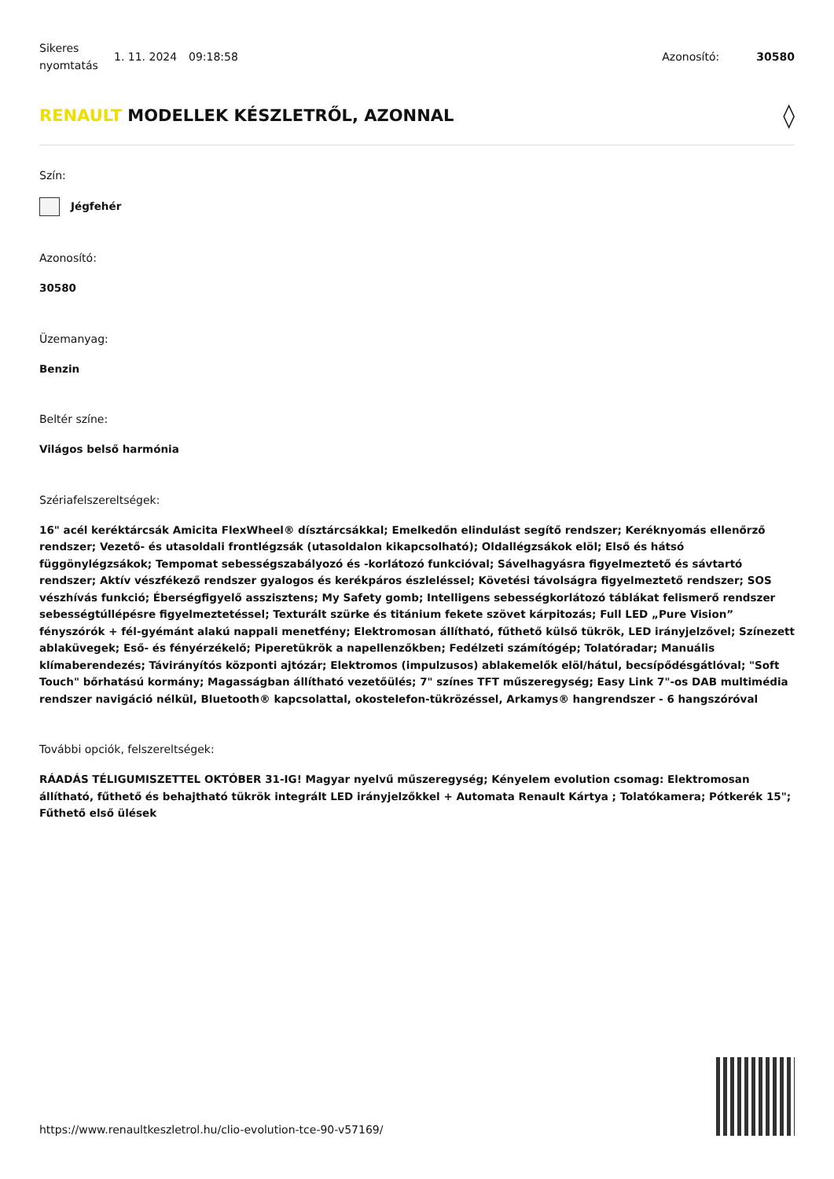Sikeres nyomtatás
1. 11. 2024 09:18:58 Azonosító: 30580
RENAULT MODELLEK KÉSZLETRŐL, AZONNAL ◊
Szín:
Jégfehér
Azonosító:
30580
Üzemanyag:
Benzin
Beltér színe:
Világos belső harmónia
Szériafelszereltségek:
16" acél keréktárcsák Amicita FlexWheel® dísztárcsákkal; Emelkedőn elindulást segítő rendszer; Keréknyomás ellenőrző rendszer; Vezető- és utasoldali frontlégzsák (utasoldalon kikapcsolható); Oldallégzsákok elöl; Első és hátsó függönylégzsákok; Tempomat sebességszabályozó és -korlátozó funkcióval; Sávelhagyásra figyelmeztető és sávtartó rendszer; Aktív vészfékező rendszer gyalogos és kerékpáros észleléssel; Követési távolságra figyelmeztető rendszer; SOS vészhívás funkció; Éberségfigyelő asszisztens; My Safety gomb; Intelligens sebességkorlátozó táblákat felismerő rendszer sebességtúllépésre figyelmeztetéssel; Texturált szürke és titánium fekete szövet kárpitozás; Full LED „Pure Vision” fényszórók + fél-gyémánt alakú nappali menetfény; Elektromosan állítható, fűthető külső tükrök, LED irányjelzővel; Színezett ablaküvegek; Eső- és fényérzékelő; Piperetükrök a napellenzőkben; Fedélzeti számítógép; Tolatóradar; Manuális klímaberendezés; Távirányítós központi ajtózár; Elektromos (impulzusos) ablakemelők elöl/hátul, becsípődésgátlóval; "Soft Touch" bőrhatású kormány; Magasságban állítható vezetőülés; 7" színes TFT műszeregység; Easy Link 7"-os DAB multimédia rendszer navigáció nélkül, Bluetooth® kapcsolattal, okostelefon-tükrözéssel, Arkamys® hangrendszer - 6 hangszóróval
További opciók, felszereltségek:
RÁADÁS TÉLIGUMISZETTEL OKTÓBER 31-IG! Magyar nyelvű műszeregység; Kényelem evolution csomag: Elektromosan állítható, fűthető és behajtható tükrök integrált LED irányjelzőkkel + Automata Renault Kártya ; Tolatókamera; Pótkerék 15"; Fűthető első ülések
https://www.renaultkeszletrol.hu/clio-evolution-tce-90-v57169/